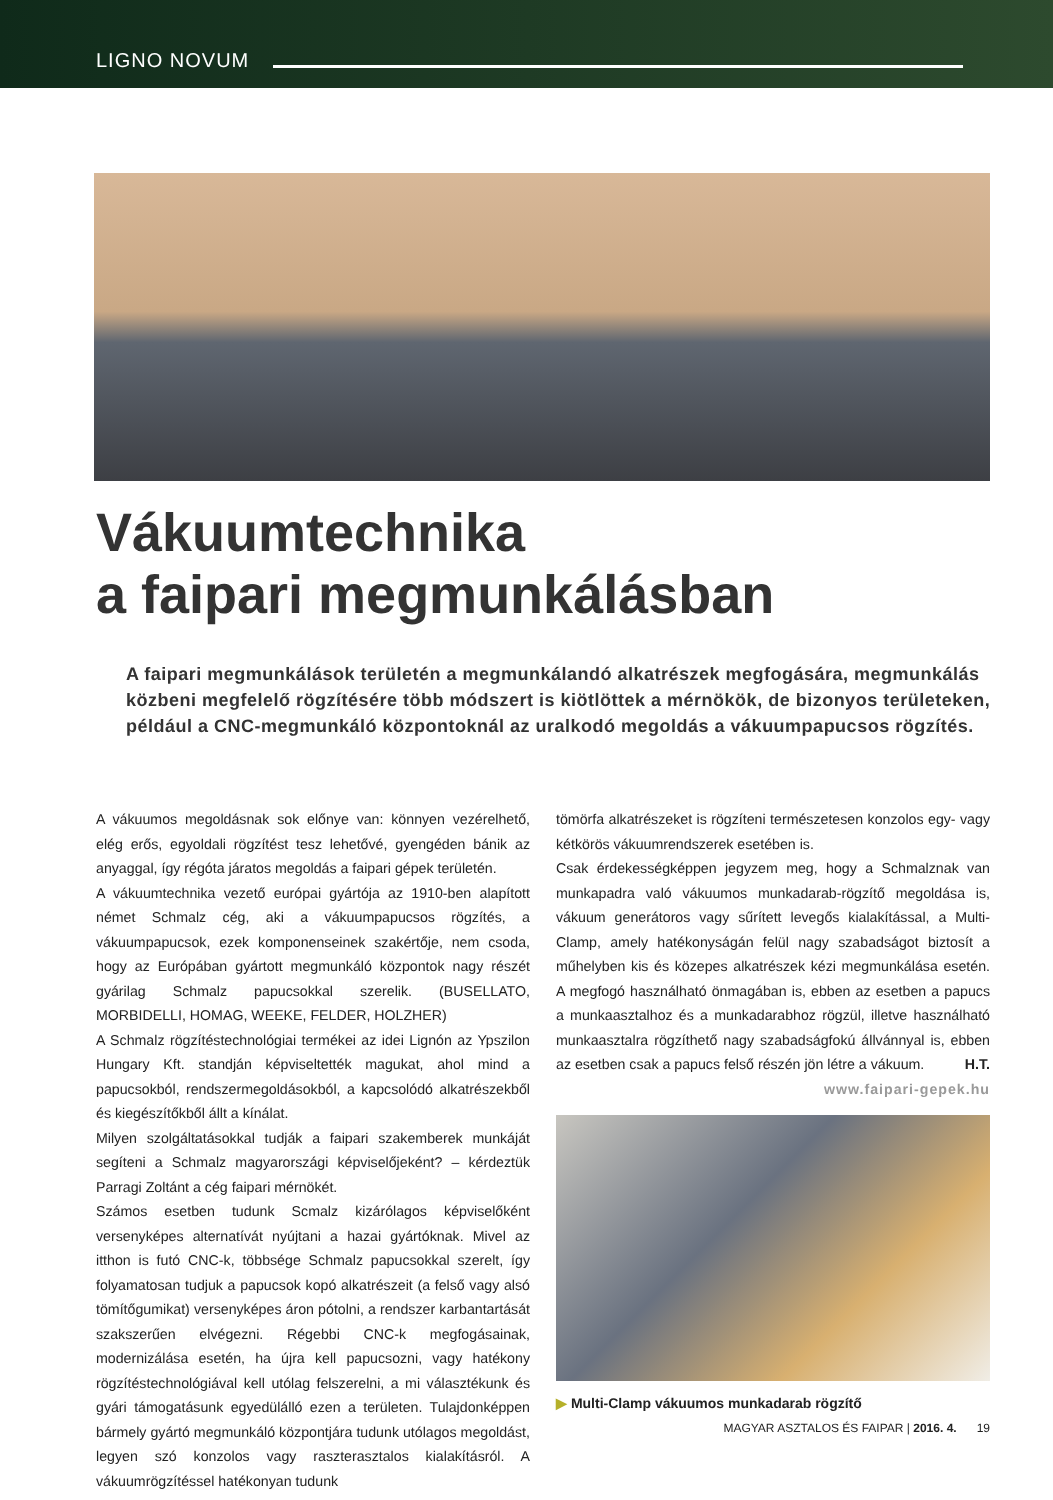LIGNO NOVUM
Vákuumtechnika
a faipari megmunkálásban
A faipari megmunkálások területén a megmunkálandó alkatrészek megfogására, megmunkálás közbeni megfelelő rögzítésére több módszert is kiötlöttek a mérnökök, de bizonyos területeken, például a CNC-megmunkáló központoknál az uralkodó megoldás a vákuumpapucsos rögzítés.
A vákuumos megoldásnak sok előnye van: könnyen vezérelhető, elég erős, egyoldali rögzítést tesz lehetővé, gyengéden bánik az anyaggal, így régóta járatos megoldás a faipari gépek területén.
A vákuumtechnika vezető európai gyártója az 1910-ben alapított német Schmalz cég, aki a vákuumpapucsos rögzítés, a vákuumpapucsok, ezek komponenseinek szakértője, nem csoda, hogy az Európában gyártott megmunkáló központok nagy részét gyárilag Schmalz papucsokkal szerelik. (BUSELLATO, MORBIDELLI, HOMAG, WEEKE, FELDER, HOLZHER)
A Schmalz rögzítéstechnológiai termékei az idei Lignón az Ypszilon Hungary Kft. standján képviseltették magukat, ahol mind a papucsokból, rendszermegoldásokból, a kapcsolódó alkatrészekből és kiegészítőkből állt a kínálat.
Milyen szolgáltatásokkal tudják a faipari szakemberek munkáját segíteni a Schmalz magyarországi képviselőjeként? – kérdeztük Parragi Zoltánt a cég faipari mérnökét.
Számos esetben tudunk Scmalz kizárólagos képviselőként versenyképes alternatívát nyújtani a hazai gyártóknak. Mivel az itthon is futó CNC-k, többsége Schmalz papucsokkal szerelt, így folyamatosan tudjuk a papucsok kopó alkatrészeit (a felső vagy alsó tömítőgumikat) versenyképes áron pótolni, a rendszer karbantartását szakszerűen elvégezni. Régebbi CNC-k megfogásainak, modernizálása esetén, ha újra kell papucsozni, vagy hatékony rögzítéstechnológiával kell utólag felszerelni, a mi választékunk és gyári támogatásunk egyedülálló ezen a területen. Tulajdonképpen bármely gyártó megmunkáló központjára tudunk utólagos megoldást, legyen szó konzolos vagy raszterasztalos kialakításról. A vákuumrögzítéssel hatékonyan tudunk
tömörfa alkatrészeket is rögzíteni természetesen konzolos egy- vagy kétkörös vákuumrendszerek esetében is.
Csak érdekességképpen jegyzem meg, hogy a Schmalznak van munkapadra való vákuumos munkadarab-rögzítő megoldása is, vákuum generátoros vagy sűrített levegős kialakítással, a Multi-Clamp, amely hatékonyságán felül nagy szabadságot biztosít a műhelyben kis és közepes alkatrészek kézi megmunkálása esetén. A megfogó használható önmagában is, ebben az esetben a papucs a munkaasztalhoz és a munkadarabhoz rögzül, illetve használható munkaasztalra rögzíthető nagy szabadságfokú állvánnyal is, ebben az esetben csak a papucs felső részén jön létre a vákuum. H.T.
www.faipari-gepek.hu
▶ Multi-Clamp vákuumos munkadarab rögzítő
MAGYAR ASZTALOS ÉS FAIPAR | 2016. 4. 19